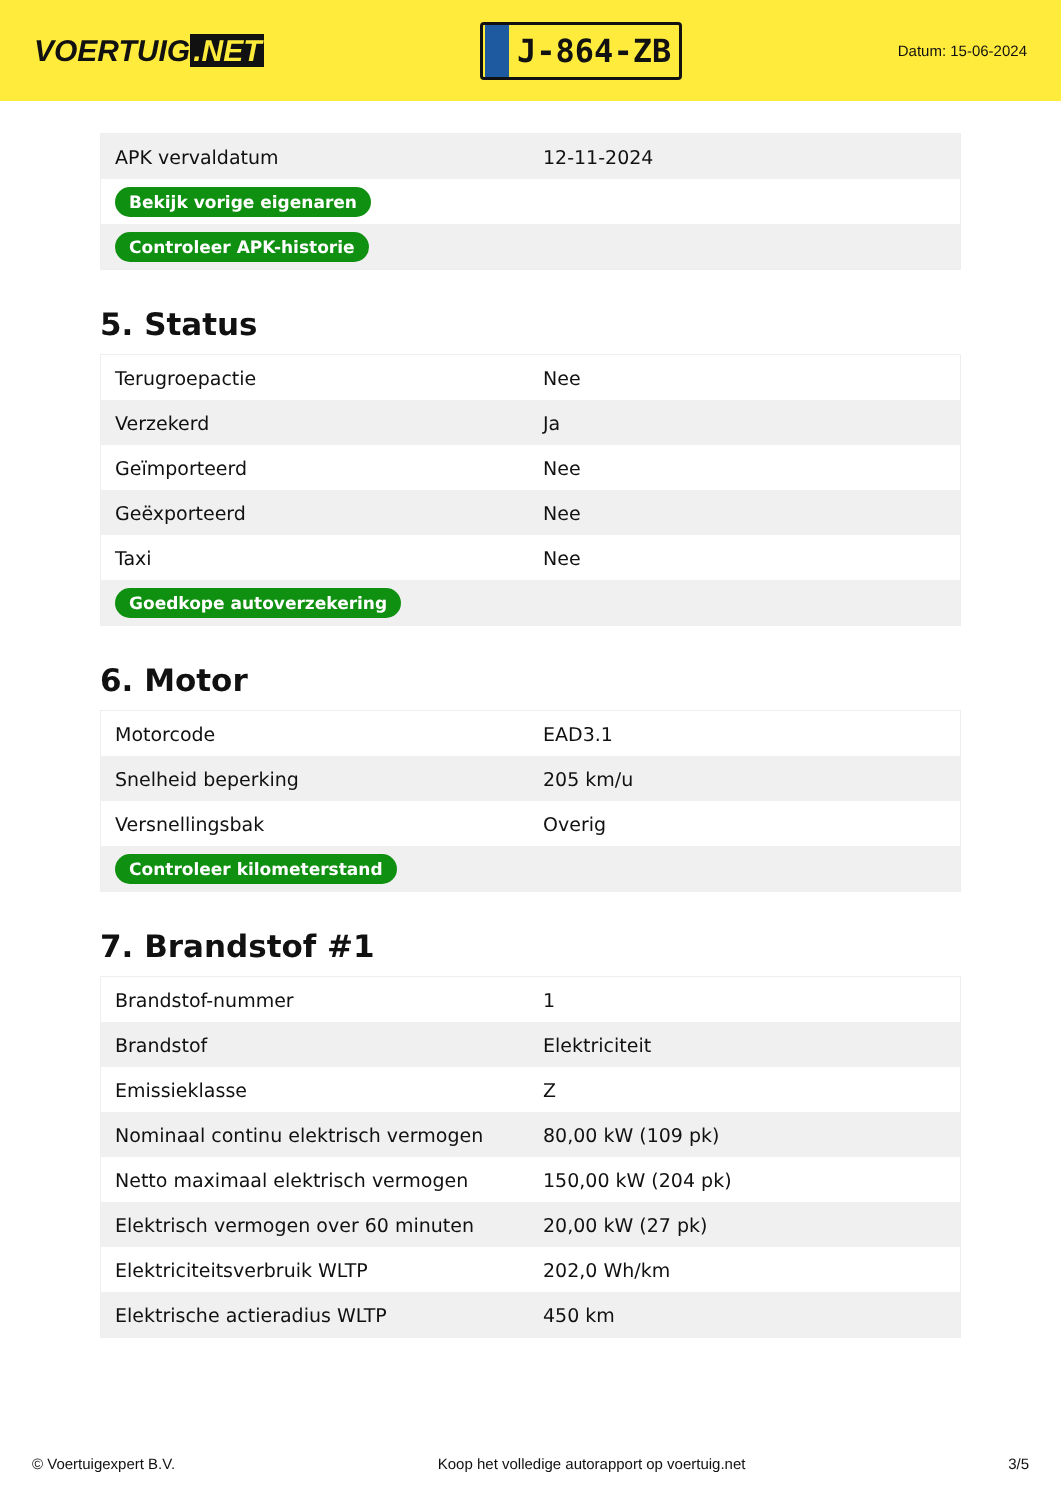VOERTUIG.NET
J-864-ZB
Datum: 15-06-2024
| APK vervaldatum | 12-11-2024 |
| Bekijk vorige eigenaren | |
| Controleer APK-historie | |
5. Status
| Terugroepactie | Nee |
| Verzekerd | Ja |
| Geïmporteerd | Nee |
| Geëxporteerd | Nee |
| Taxi | Nee |
| Goedkope autoverzekering | |
6. Motor
| Motorcode | EAD3.1 |
| Snelheid beperking | 205 km/u |
| Versnellingsbak | Overig |
| Controleer kilometerstand | |
7. Brandstof #1
| Brandstof-nummer | 1 |
| Brandstof | Elektriciteit |
| Emissieklasse | Z |
| Nominaal continu elektrisch vermogen | 80,00 kW (109 pk) |
| Netto maximaal elektrisch vermogen | 150,00 kW (204 pk) |
| Elektrisch vermogen over 60 minuten | 20,00 kW (27 pk) |
| Elektriciteitsverbruik WLTP | 202,0 Wh/km |
| Elektrische actieradius WLTP | 450 km |
© Voertuigexpert B.V. Koop het volledige autorapport op voertuig.net 3/5